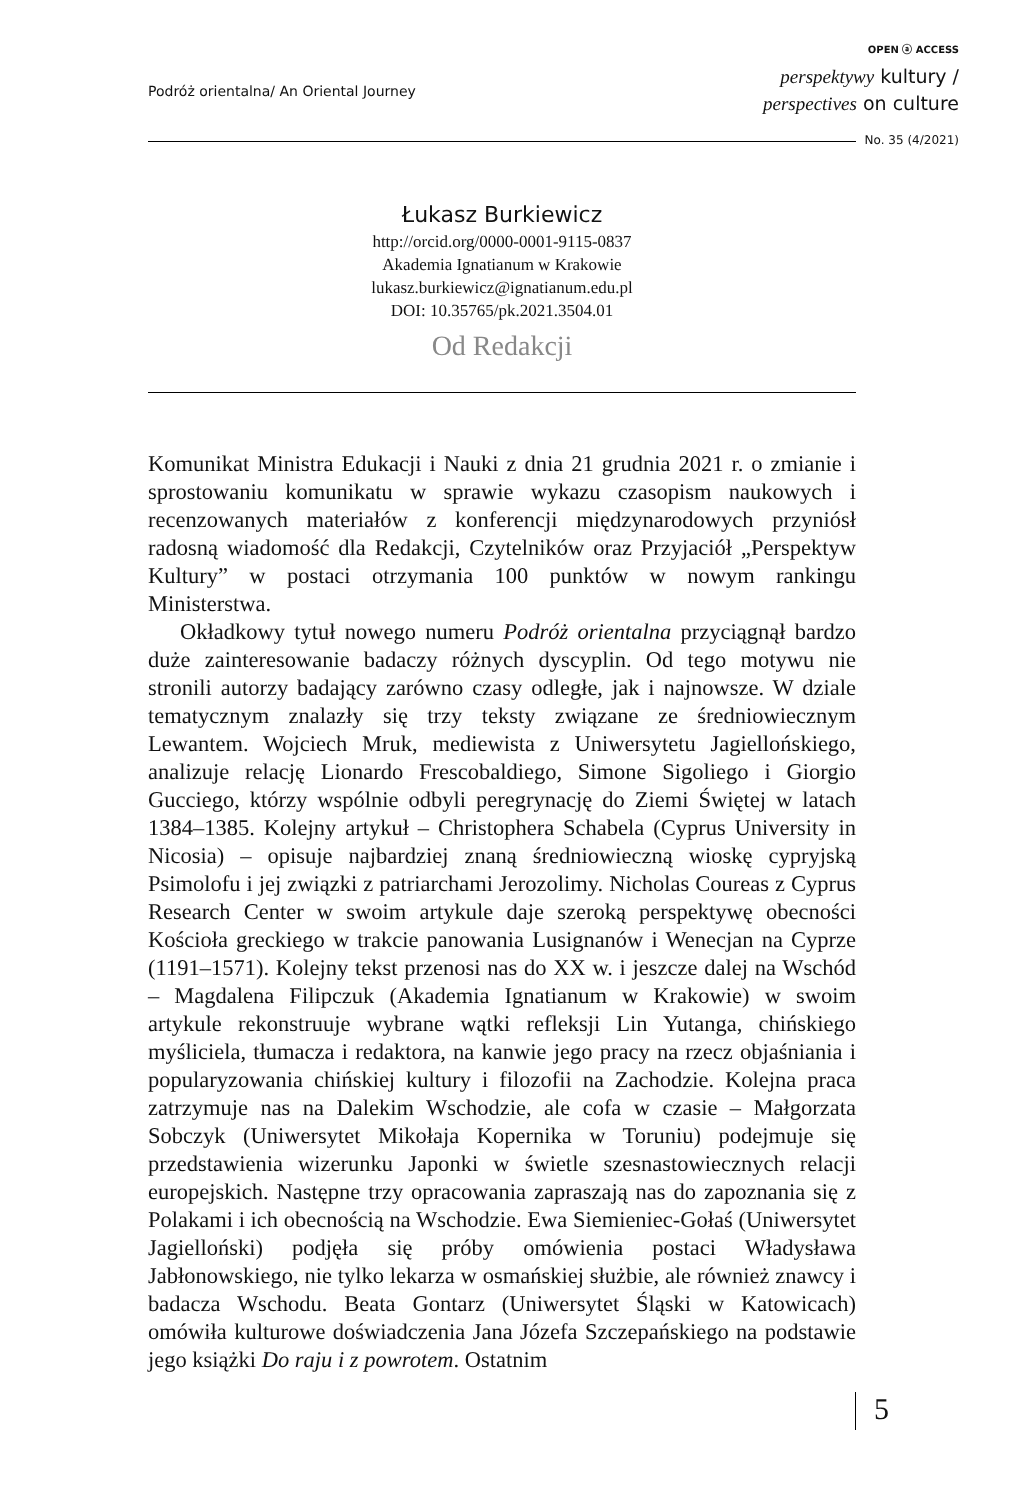Podróż orientalna/ An Oriental Journey
OPEN ⓐ ACCESS
perspektywy kultury /
perspectives on culture
No. 35 (4/2021)
Łukasz Burkiewicz
http://orcid.org/0000-0001-9115-0837
Akademia Ignatianum w Krakowie
lukasz.burkiewicz@ignatianum.edu.pl
DOI: 10.35765/pk.2021.3504.01
Od Redakcji
Komunikat Ministra Edukacji i Nauki z dnia 21 grudnia 2021 r. o zmianie i sprostowaniu komunikatu w sprawie wykazu czasopism naukowych i recenzowanych materiałów z konferencji międzynarodowych przyniósł radosną wiadomość dla Redakcji, Czytelników oraz Przyjaciół „Perspektyw Kultury” w postaci otrzymania 100 punktów w nowym rankingu Ministerstwa.
Okładkowy tytuł nowego numeru Podróż orientalna przyciągnął bardzo duże zainteresowanie badaczy różnych dyscyplin. Od tego motywu nie stronili autorzy badający zarówno czasy odległe, jak i najnowsze. W dziale tematycznym znalazły się trzy teksty związane ze średniowiecznym Lewantem. Wojciech Mruk, mediewista z Uniwersytetu Jagiellońskiego, analizuje relację Lionardo Frescobaldiego, Simone Sigoliego i Giorgio Gucciego, którzy wspólnie odbyli peregrynację do Ziemi Świętej w latach 1384–1385. Kolejny artykuł – Christophera Schabela (Cyprus University in Nicosia) – opisuje najbardziej znaną średniowieczną wioskę cypryjską Psimolofu i jej związki z patriarchami Jerozolimy. Nicholas Coureas z Cyprus Research Center w swoim artykule daje szeroką perspektywę obecności Kościoła greckiego w trakcie panowania Lusignanów i Wenecjan na Cyprze (1191–1571). Kolejny tekst przenosi nas do XX w. i jeszcze dalej na Wschód – Magdalena Filipczuk (Akademia Ignatianum w Krakowie) w swoim artykule rekonstruuje wybrane wątki refleksji Lin Yutanga, chińskiego myśliciela, tłumacza i redaktora, na kanwie jego pracy na rzecz objaśniania i popularyzowania chińskiej kultury i filozofii na Zachodzie. Kolejna praca zatrzymuje nas na Dalekim Wschodzie, ale cofa w czasie – Małgorzata Sobczyk (Uniwersytet Mikołaja Kopernika w Toruniu) podejmuje się przedstawienia wizerunku Japonki w świetle szesnastowiecznych relacji europejskich. Następne trzy opracowania zapraszają nas do zapoznania się z Polakami i ich obecnością na Wschodzie. Ewa Siemieniec-Gołaś (Uniwersytet Jagielloński) podjęła się próby omówienia postaci Władysława Jabłonowskiego, nie tylko lekarza w osmańskiej służbie, ale również znawcy i badacza Wschodu. Beata Gontarz (Uniwersytet Śląski w Katowicach) omówiła kulturowe doświadczenia Jana Józefa Szczepańskiego na podstawie jego książki Do raju i z powrotem. Ostatnim
5